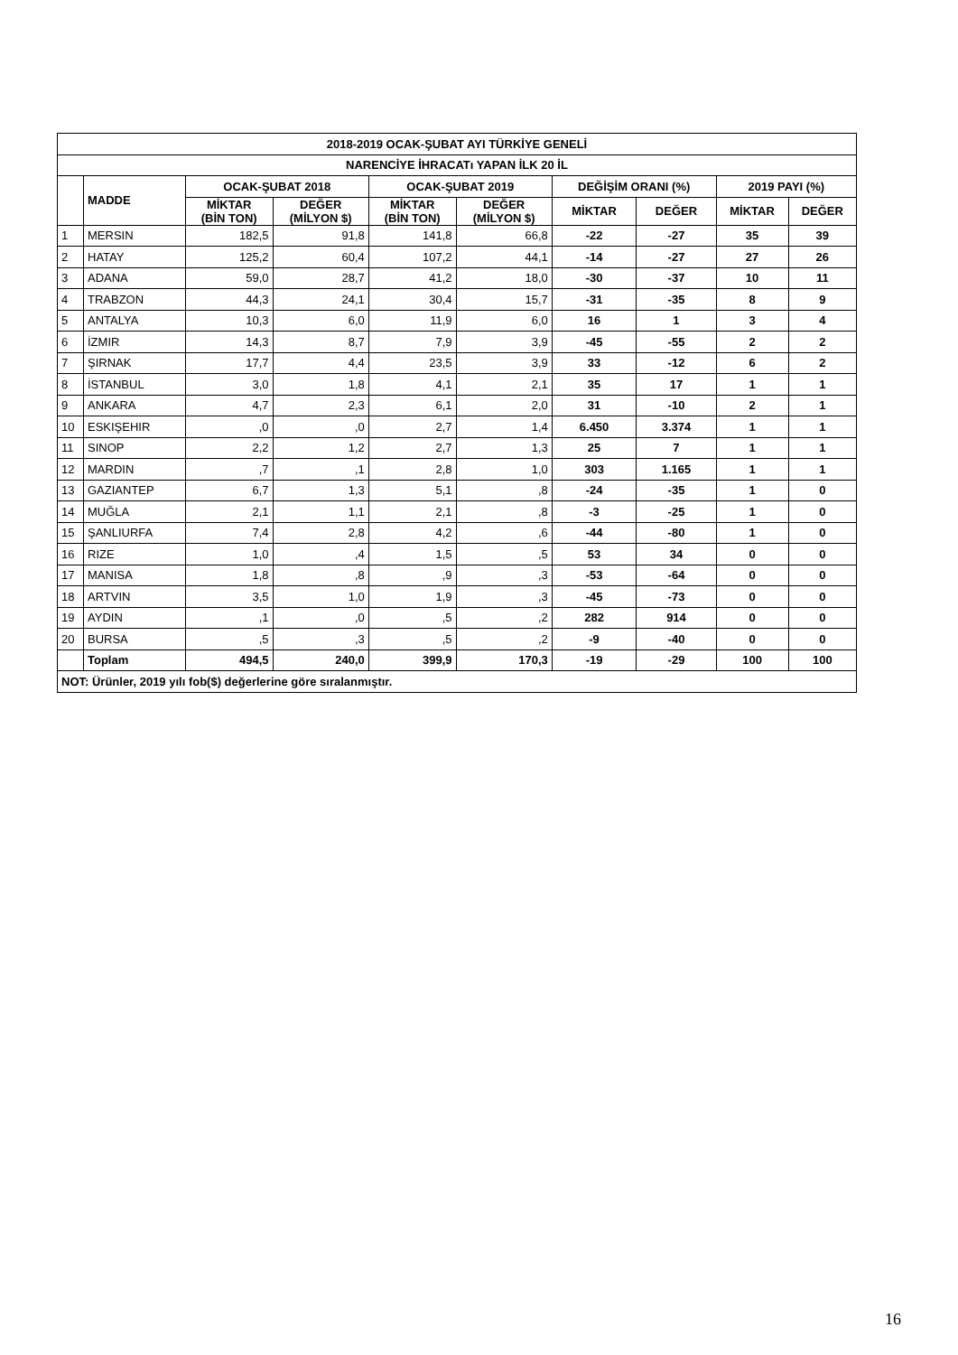| 2018-2019 OCAK-ŞUBAT AYI TÜRKİYE GENELİ | | | | | | | | | |
| --- | --- | --- | --- | --- | --- | --- | --- | --- | --- |
| NARENCİYE İHRACATı YAPAN İLK 20 İL | | | | | | | | | |
| | MADDE | OCAK-ŞUBAT 2018 | | OCAK-ŞUBAT 2019 | | DEĞİŞİM ORANI (%) | | 2019 PAYI (%) | |
| | | MİKTAR (BİN TON) | DEĞER (MİLYON $) | MİKTAR (BİN TON) | DEĞER (MİLYON $) | MİKTAR | DEĞER | MİKTAR | DEĞER |
| 1 | MERSIN | 182,5 | 91,8 | 141,8 | 66,8 | -22 | -27 | 35 | 39 |
| 2 | HATAY | 125,2 | 60,4 | 107,2 | 44,1 | -14 | -27 | 27 | 26 |
| 3 | ADANA | 59,0 | 28,7 | 41,2 | 18,0 | -30 | -37 | 10 | 11 |
| 4 | TRABZON | 44,3 | 24,1 | 30,4 | 15,7 | -31 | -35 | 8 | 9 |
| 5 | ANTALYA | 10,3 | 6,0 | 11,9 | 6,0 | 16 | 1 | 3 | 4 |
| 6 | İZMIR | 14,3 | 8,7 | 7,9 | 3,9 | -45 | -55 | 2 | 2 |
| 7 | ŞIRNAK | 17,7 | 4,4 | 23,5 | 3,9 | 33 | -12 | 6 | 2 |
| 8 | İSTANBUL | 3,0 | 1,8 | 4,1 | 2,1 | 35 | 17 | 1 | 1 |
| 9 | ANKARA | 4,7 | 2,3 | 6,1 | 2,0 | 31 | -10 | 2 | 1 |
| 10 | ESKIŞEHIR | ,0 | ,0 | 2,7 | 1,4 | 6.450 | 3.374 | 1 | 1 |
| 11 | SINOP | 2,2 | 1,2 | 2,7 | 1,3 | 25 | 7 | 1 | 1 |
| 12 | MARDIN | ,7 | ,1 | 2,8 | 1,0 | 303 | 1.165 | 1 | 1 |
| 13 | GAZIANTEP | 6,7 | 1,3 | 5,1 | ,8 | -24 | -35 | 1 | 0 |
| 14 | MUĞLA | 2,1 | 1,1 | 2,1 | ,8 | -3 | -25 | 1 | 0 |
| 15 | ŞANLIURFA | 7,4 | 2,8 | 4,2 | ,6 | -44 | -80 | 1 | 0 |
| 16 | RIZE | 1,0 | ,4 | 1,5 | ,5 | 53 | 34 | 0 | 0 |
| 17 | MANISA | 1,8 | ,8 | ,9 | ,3 | -53 | -64 | 0 | 0 |
| 18 | ARTVIN | 3,5 | 1,0 | 1,9 | ,3 | -45 | -73 | 0 | 0 |
| 19 | AYDIN | ,1 | ,0 | ,5 | ,2 | 282 | 914 | 0 | 0 |
| 20 | BURSA | ,5 | ,3 | ,5 | ,2 | -9 | -40 | 0 | 0 |
| | Toplam | 494,5 | 240,0 | 399,9 | 170,3 | -19 | -29 | 100 | 100 |
| NOT: Ürünler, 2019 yılı fob($) değerlerine göre sıralanmıştır. | | | | | | | | | |
16